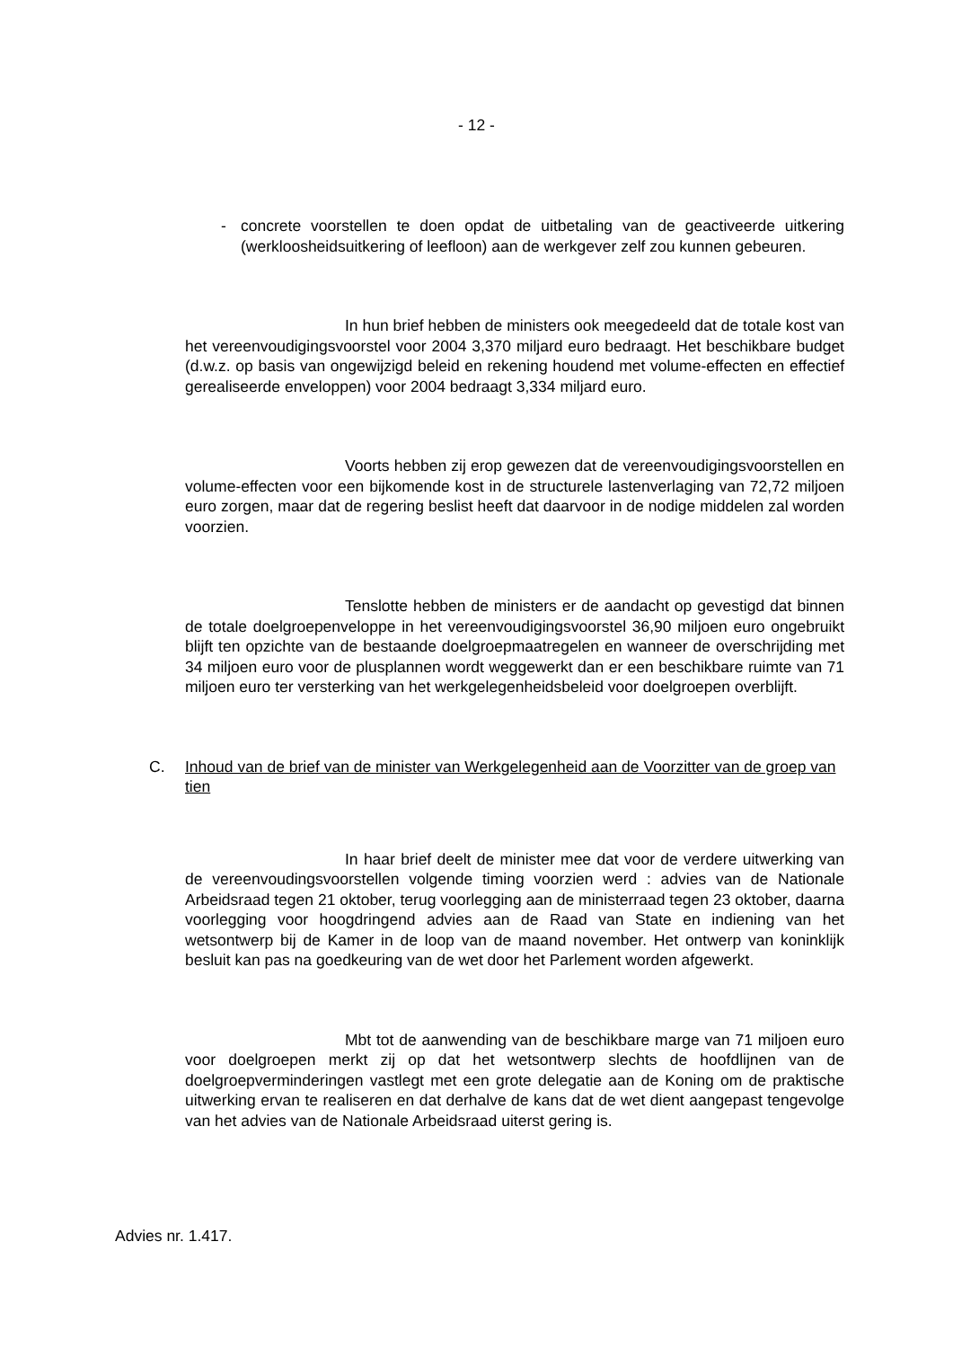- 12 -
- concrete voorstellen te doen opdat de uitbetaling van de geactiveerde uitkering (werkloosheidsuitkering of leefloon) aan de werkgever zelf zou kunnen gebeuren.
In hun brief hebben de ministers ook meegedeeld dat de totale kost van het vereenvoudigingsvoorstel voor 2004 3,370 miljard euro bedraagt. Het beschikbare budget (d.w.z. op basis van ongewijzigd beleid en rekening houdend met volume-effecten en effectief gerealiseerde enveloppen) voor 2004 bedraagt 3,334 miljard euro.
Voorts hebben zij erop gewezen dat de vereenvoudigingsvoorstellen en volume-effecten voor een bijkomende kost in de structurele lastenverlaging van 72,72 miljoen euro zorgen, maar dat de regering beslist heeft dat daarvoor in de nodige middelen zal worden voorzien.
Tenslotte hebben de ministers er de aandacht op gevestigd dat binnen de totale doelgroepenveloppe in het vereenvoudigingsvoorstel 36,90 miljoen euro ongebruikt blijft ten opzichte van de bestaande doelgroepmaatregelen en wanneer de overschrijding met 34 miljoen euro voor de plusplannen wordt weggewerkt dan er een beschikbare ruimte van 71 miljoen euro ter versterking van het werkgelegenheidsbeleid voor doelgroepen overblijft.
C. Inhoud van de brief van de minister van Werkgelegenheid aan de Voorzitter van de groep van tien
In haar brief deelt de minister mee dat voor de verdere uitwerking van de vereenvoudingsvoorstellen volgende timing voorzien werd : advies van de Nationale Arbeidsraad tegen 21 oktober, terug voorlegging aan de ministerraad tegen 23 oktober, daarna voorlegging voor hoogdringend advies aan de Raad van State en indiening van het wetsontwerp bij de Kamer in de loop van de maand november. Het ontwerp van koninklijk besluit kan pas na goedkeuring van de wet door het Parlement worden afgewerkt.
Mbt tot de aanwending van de beschikbare marge van 71 miljoen euro voor doelgroepen merkt zij op dat het wetsontwerp slechts de hoofdlijnen van de doelgroepverminderingen vastlegt met een grote delegatie aan de Koning om de praktische uitwerking ervan te realiseren en dat derhalve de kans dat de wet dient aangepast tengevolge van het advies van de Nationale Arbeidsraad uiterst gering is.
Advies nr. 1.417.